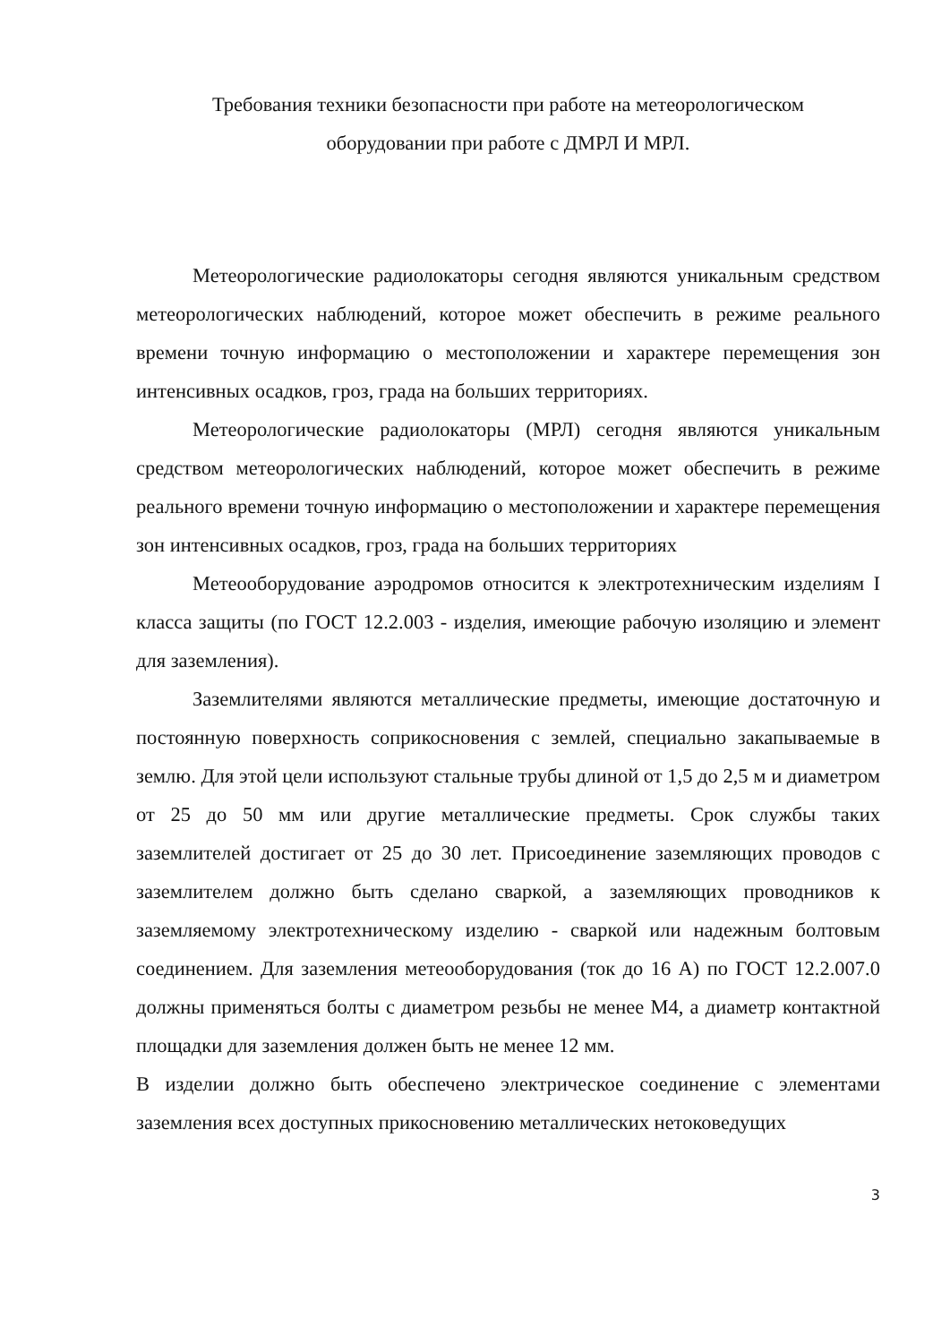Требования техники безопасности при работе на метеорологическом
оборудовании при работе с ДМРЛ И МРЛ.
Метеорологические радиолокаторы сегодня являются уникальным средством метеорологических наблюдений, которое может обеспечить в режиме реального времени точную информацию о местоположении и характере перемещения зон интенсивных осадков, гроз, града на больших территориях.
Метеорологические радиолокаторы (МРЛ) сегодня являются уникальным средством метеорологических наблюдений, которое может обеспечить в режиме реального времени точную информацию о местоположении и характере перемещения зон интенсивных осадков, гроз, града на больших территориях
Метеооборудование аэродромов относится к электротехническим изделиям I класса защиты (по ГОСТ 12.2.003 - изделия, имеющие рабочую изоляцию и элемент для заземления).
Заземлителями являются металлические предметы, имеющие достаточную и постоянную поверхность соприкосновения с землей, специально закапываемые в землю. Для этой цели используют стальные трубы длиной от 1,5 до 2,5 м и диаметром от 25 до 50 мм или другие металлические предметы. Срок службы таких заземлителей достигает от 25 до 30 лет. Присоединение заземляющих проводов с заземлителем должно быть сделано сваркой, а заземляющих проводников к заземляемому электротехническому изделию - сваркой или надежным болтовым соединением. Для заземления метеооборудования (ток до 16 А) по ГОСТ 12.2.007.0 должны применяться болты с диаметром резьбы не менее М4, а диаметр контактной площадки для заземления должен быть не менее 12 мм.
В изделии должно быть обеспечено электрическое соединение с элементами заземления всех доступных прикосновению металлических нетоковедущих
3